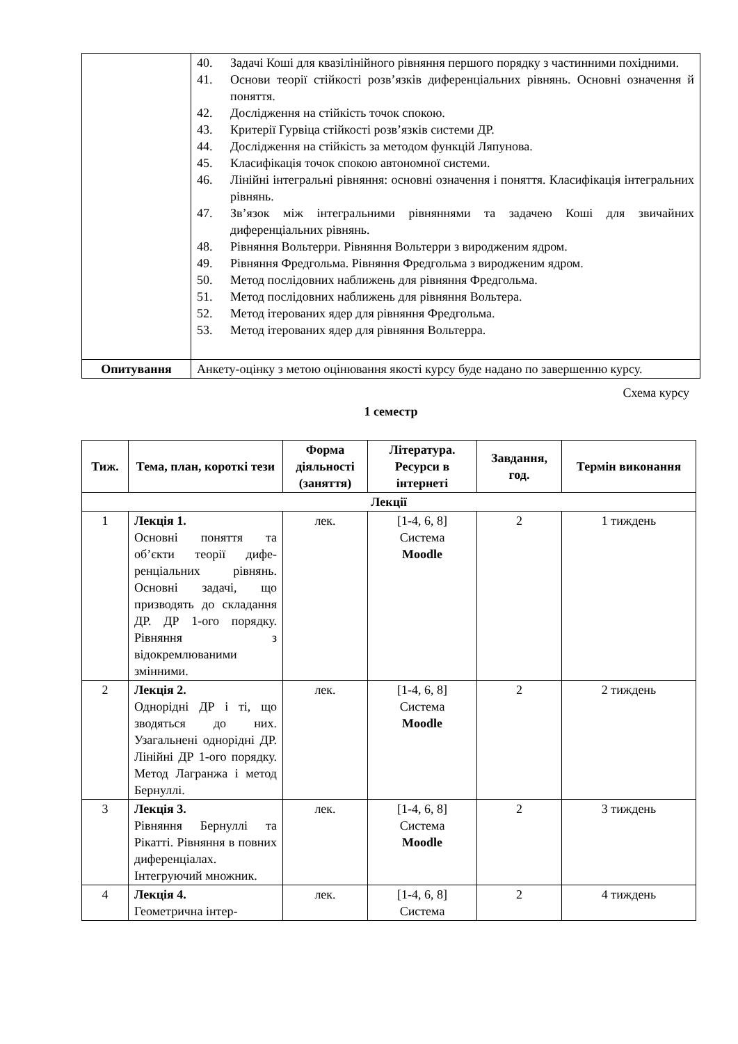| | 40. Задачі Коші для квазілінійного рівняння першого порядку з частинними похідними. 41. Основи теорії стійкості розв’язків диференціальних рівнянь. Основні означення й поняття. 42. Дослідження на стійкість точок спокою. 43. Критерії Гурвіца стійкості розв’язків системи ДР. 44. Дослідження на стійкість за методом функцій Ляпунова. 45. Класифікація точок спокою автономної системи. 46. Лінійні інтегральні рівняння: основні означення і поняття. Класифікація інтегральних рівнянь. 47. Зв’язок між інтегральними рівняннями та задачею Коші для звичайних диференціальних рівнянь. 48. Рівняння Вольтерри. Рівняння Вольтерри з виродженим ядром. 49. Рівняння Фредгольма. Рівняння Фредгольма з виродженим ядром. 50. Метод послідовних наближень для рівняння Фредгольма. 51. Метод послідовних наближень для рівняння Вольтера. 52. Метод ітерованих ядер для рівняння Фредгольма. 53. Метод ітерованих ядер для рівняння Вольтерра. |
| Опитування | Анкету-оцінку з метою оцінювання якості курсу буде надано по завершенню курсу. |
Схема курсу
1 семестр
| Тиж. | Тема, план, короткі тези | Форма діяльності (заняття) | Література. Ресурси в інтернеті | Завдання, год. | Термін виконання |
| --- | --- | --- | --- | --- | --- |
| Лекції | | | | | |
| 1 | Лекція 1. Основні поняття та об’єкти теорії дифе­ренціальних рівнянь. Основні задачі, що призводять до скла­дання ДР. ДР 1-ого порядку. Рівняння з відокремлюваними змінними. | лек. | [1-4, 6, 8] Система Moodle | 2 | 1 тиждень |
| 2 | Лекція 2. Однорідні ДР і ті, що зводяться до них. Узагальнені однорід­ні ДР. Лінійні ДР 1-ого порядку. Метод Лагранжа і метод Бернуллі. | лек. | [1-4, 6, 8] Система Moodle | 2 | 2 тиждень |
| 3 | Лекція 3. Рівняння Бернуллі та Рікатті. Рівняння в повних диферен­ціалах. Інтегруючий множник. | лек. | [1-4, 6, 8] Система Moodle | 2 | 3 тиждень |
| 4 | Лекція 4. Геометрична інтер- | лек. | [1-4, 6, 8] Система | 2 | 4 тиждень |